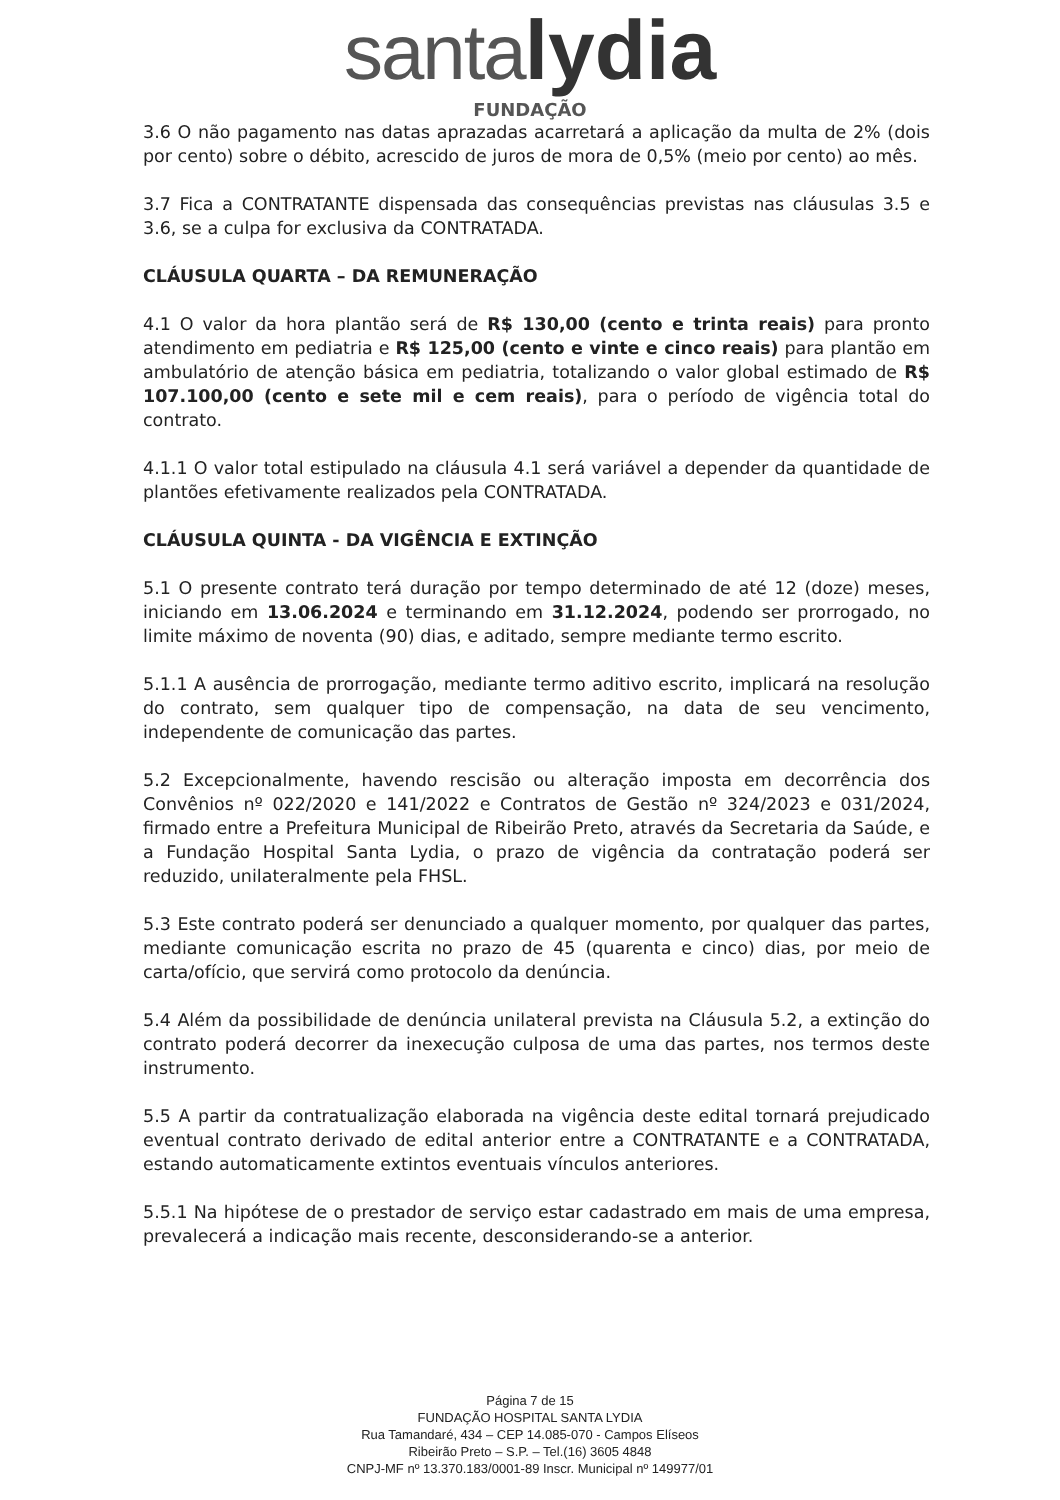santa lydia
FUNDAÇÃO
3.6 O não pagamento nas datas aprazadas acarretará a aplicação da multa de 2% (dois por cento) sobre o débito, acrescido de juros de mora de 0,5% (meio por cento) ao mês.
3.7 Fica a CONTRATANTE dispensada das consequências previstas nas cláusulas 3.5 e 3.6, se a culpa for exclusiva da CONTRATADA.
CLÁUSULA QUARTA – DA REMUNERAÇÃO
4.1 O valor da hora plantão será de R$ 130,00 (cento e trinta reais) para pronto atendimento em pediatria e R$ 125,00 (cento e vinte e cinco reais) para plantão em ambulatório de atenção básica em pediatria, totalizando o valor global estimado de R$ 107.100,00 (cento e sete mil e cem reais), para o período de vigência total do contrato.
4.1.1 O valor total estipulado na cláusula 4.1 será variável a depender da quantidade de plantões efetivamente realizados pela CONTRATADA.
CLÁUSULA QUINTA - DA VIGÊNCIA E EXTINÇÃO
5.1 O presente contrato terá duração por tempo determinado de até 12 (doze) meses, iniciando em 13.06.2024 e terminando em 31.12.2024, podendo ser prorrogado, no limite máximo de noventa (90) dias, e aditado, sempre mediante termo escrito.
5.1.1 A ausência de prorrogação, mediante termo aditivo escrito, implicará na resolução do contrato, sem qualquer tipo de compensação, na data de seu vencimento, independente de comunicação das partes.
5.2 Excepcionalmente, havendo rescisão ou alteração imposta em decorrência dos Convênios nº 022/2020 e 141/2022 e Contratos de Gestão nº 324/2023 e 031/2024, firmado entre a Prefeitura Municipal de Ribeirão Preto, através da Secretaria da Saúde, e a Fundação Hospital Santa Lydia, o prazo de vigência da contratação poderá ser reduzido, unilateralmente pela FHSL.
5.3 Este contrato poderá ser denunciado a qualquer momento, por qualquer das partes, mediante comunicação escrita no prazo de 45 (quarenta e cinco) dias, por meio de carta/ofício, que servirá como protocolo da denúncia.
5.4 Além da possibilidade de denúncia unilateral prevista na Cláusula 5.2, a extinção do contrato poderá decorrer da inexecução culposa de uma das partes, nos termos deste instrumento.
5.5 A partir da contratualização elaborada na vigência deste edital tornará prejudicado eventual contrato derivado de edital anterior entre a CONTRATANTE e a CONTRATADA, estando automaticamente extintos eventuais vínculos anteriores.
5.5.1 Na hipótese de o prestador de serviço estar cadastrado em mais de uma empresa, prevalecerá a indicação mais recente, desconsiderando-se a anterior.
Página 7 de 15
FUNDAÇÃO HOSPITAL SANTA LYDIA
Rua Tamandaré, 434 – CEP 14.085-070 - Campos Elíseos
Ribeirão Preto – S.P. – Tel.(16) 3605 4848
CNPJ-MF nº 13.370.183/0001-89 Inscr. Municipal nº 149977/01